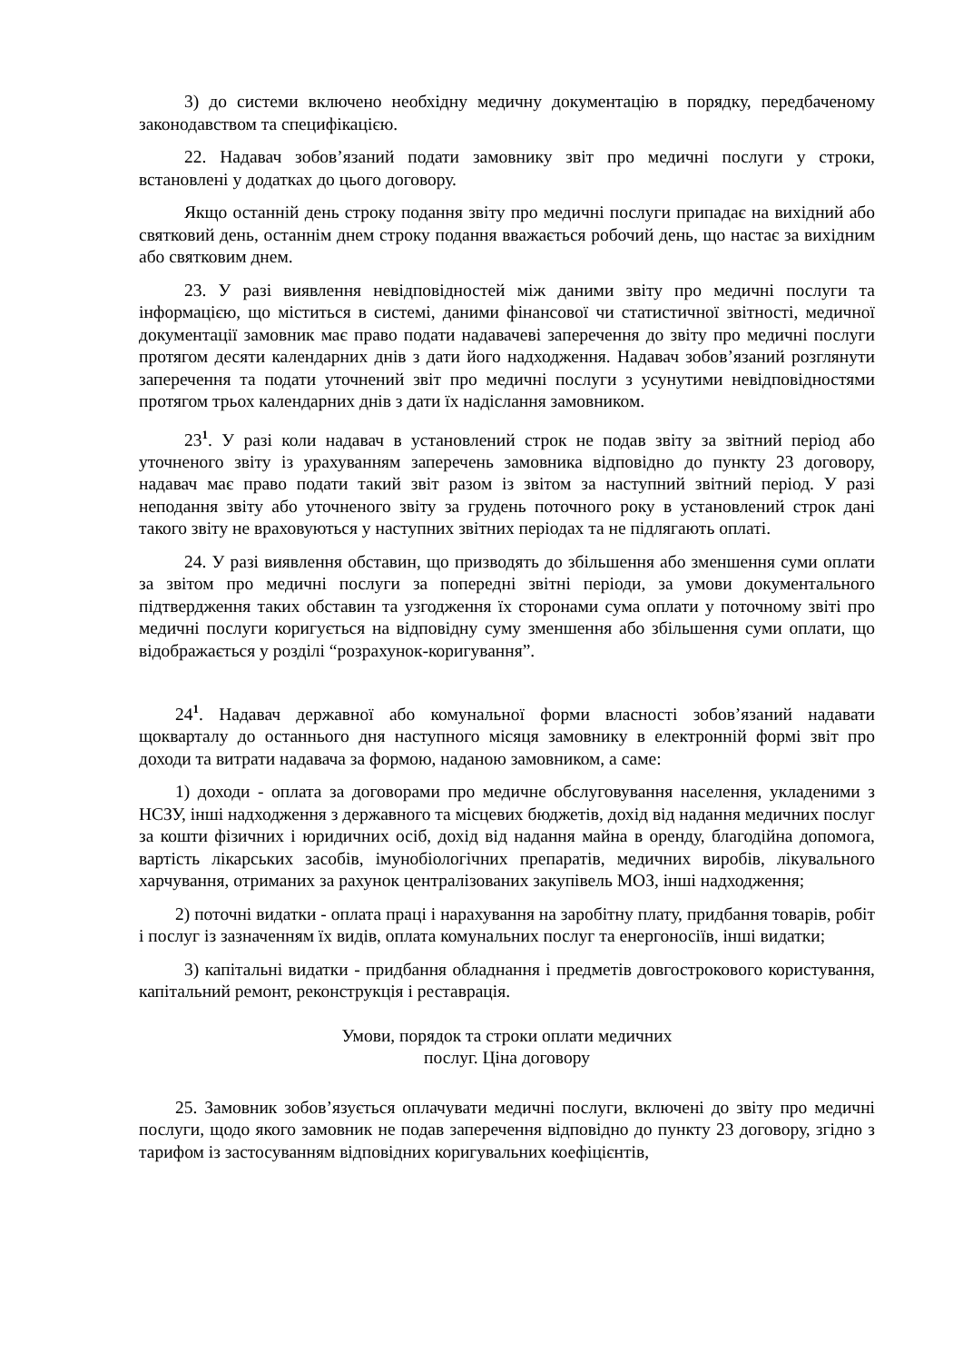3) до системи включено необхідну медичну документацію в порядку, передбаченому законодавством та специфікацією.
22. Надавач зобов’язаний подати замовнику звіт про медичні послуги у строки, встановлені у додатках до цього договору.
Якщо останній день строку подання звіту про медичні послуги припадає на вихідний або святковий день, останнім днем строку подання вважається робочий день, що настає за вихідним або святковим днем.
23. У разі виявлення невідповідностей між даними звіту про медичні послуги та інформацією, що міститься в системі, даними фінансової чи статистичної звітності, медичної документації замовник має право подати надавачеві заперечення до звіту про медичні послуги протягом десяти календарних днів з дати його надходження. Надавач зобов’язаний розглянути заперечення та подати уточнений звіт про медичні послуги з усунутими невідповідностями протягом трьох календарних днів з дати їх надіслання замовником.
23<sup>1</sup>. У разі коли надавач в установлений строк не подав звіту за звітний період або уточненого звіту із урахуванням заперечень замовника відповідно до пункту 23 договору, надавач має право подати такий звіт разом із звітом за наступний звітний період. У разі неподання звіту або уточненого звіту за грудень поточного року в установлений строк дані такого звіту не враховуються у наступних звітних періодах та не підлягають оплаті.
24. У разі виявлення обставин, що призводять до збільшення або зменшення суми оплати за звітом про медичні послуги за попередні звітні періоди, за умови документального підтвердження таких обставин та узгодження їх сторонами сума оплати у поточному звіті про медичні послуги коригується на відповідну суму зменшення або збільшення суми оплати, що відображається у розділі “розрахунок-коригування”.
24<sup>1</sup>. Надавач державної або комунальної форми власності зобов’язаний надавати щокварталу до останнього дня наступного місяця замовнику в електронній формі звіт про доходи та витрати надавача за формою, наданою замовником, а саме:
1) доходи - оплата за договорами про медичне обслуговування населення, укладеними з НСЗУ, інші надходження з державного та місцевих бюджетів, дохід від надання медичних послуг за кошти фізичних і юридичних осіб, дохід від надання майна в оренду, благодійна допомога, вартість лікарських засобів, імунобіологічних препаратів, медичних виробів, лікувального харчування, отриманих за рахунок централізованих закупівель МОЗ, інші надходження;
2) поточні видатки - оплата праці і нарахування на заробітну плату, придбання товарів, робіт і послуг із зазначенням їх видів, оплата комунальних послуг та енергоносіїв, інші видатки;
3) капітальні видатки - придбання обладнання і предметів довгострокового користування, капітальний ремонт, реконструкція і реставрація.
Умови, порядок та строки оплати медичних
послуг. Ціна договору
25. Замовник зобов’язується оплачувати медичні послуги, включені до звіту про медичні послуги, щодо якого замовник не подав заперечення відповідно до пункту 23 договору, згідно з тарифом із застосуванням відповідних коригувальних коефіцієнтів,